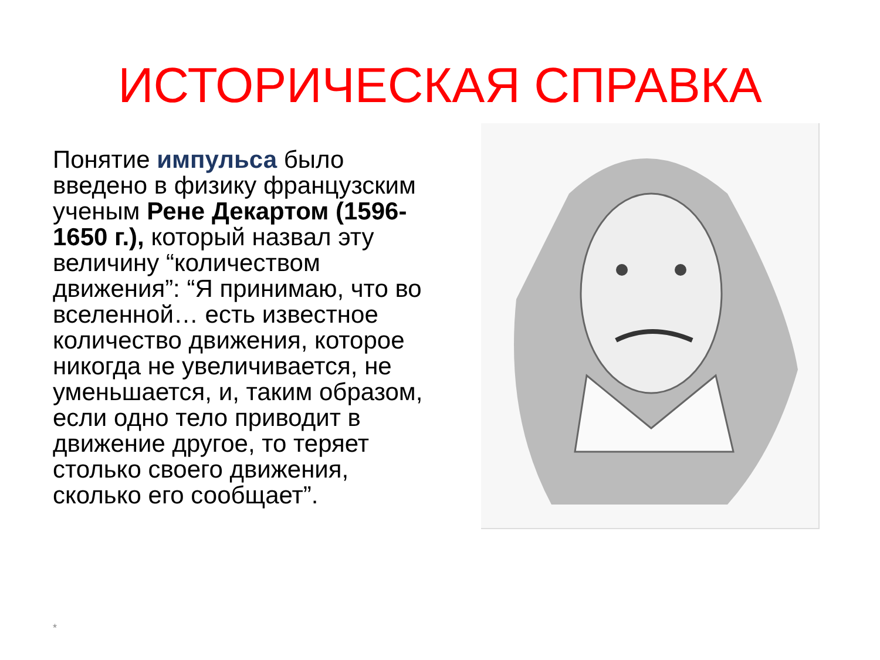ИСТОРИЧЕСКАЯ СПРАВКА
Понятие импульса было введено в физику французским ученым Рене Декартом (1596-1650 г.), который назвал эту величину “количеством движения”: “Я принимаю, что во вселенной… есть известное количество движения, которое никогда не увеличивается, не уменьшается, и, таким образом, если одно тело приводит в движение другое, то теряет столько своего движения, сколько его сообщает”.
*